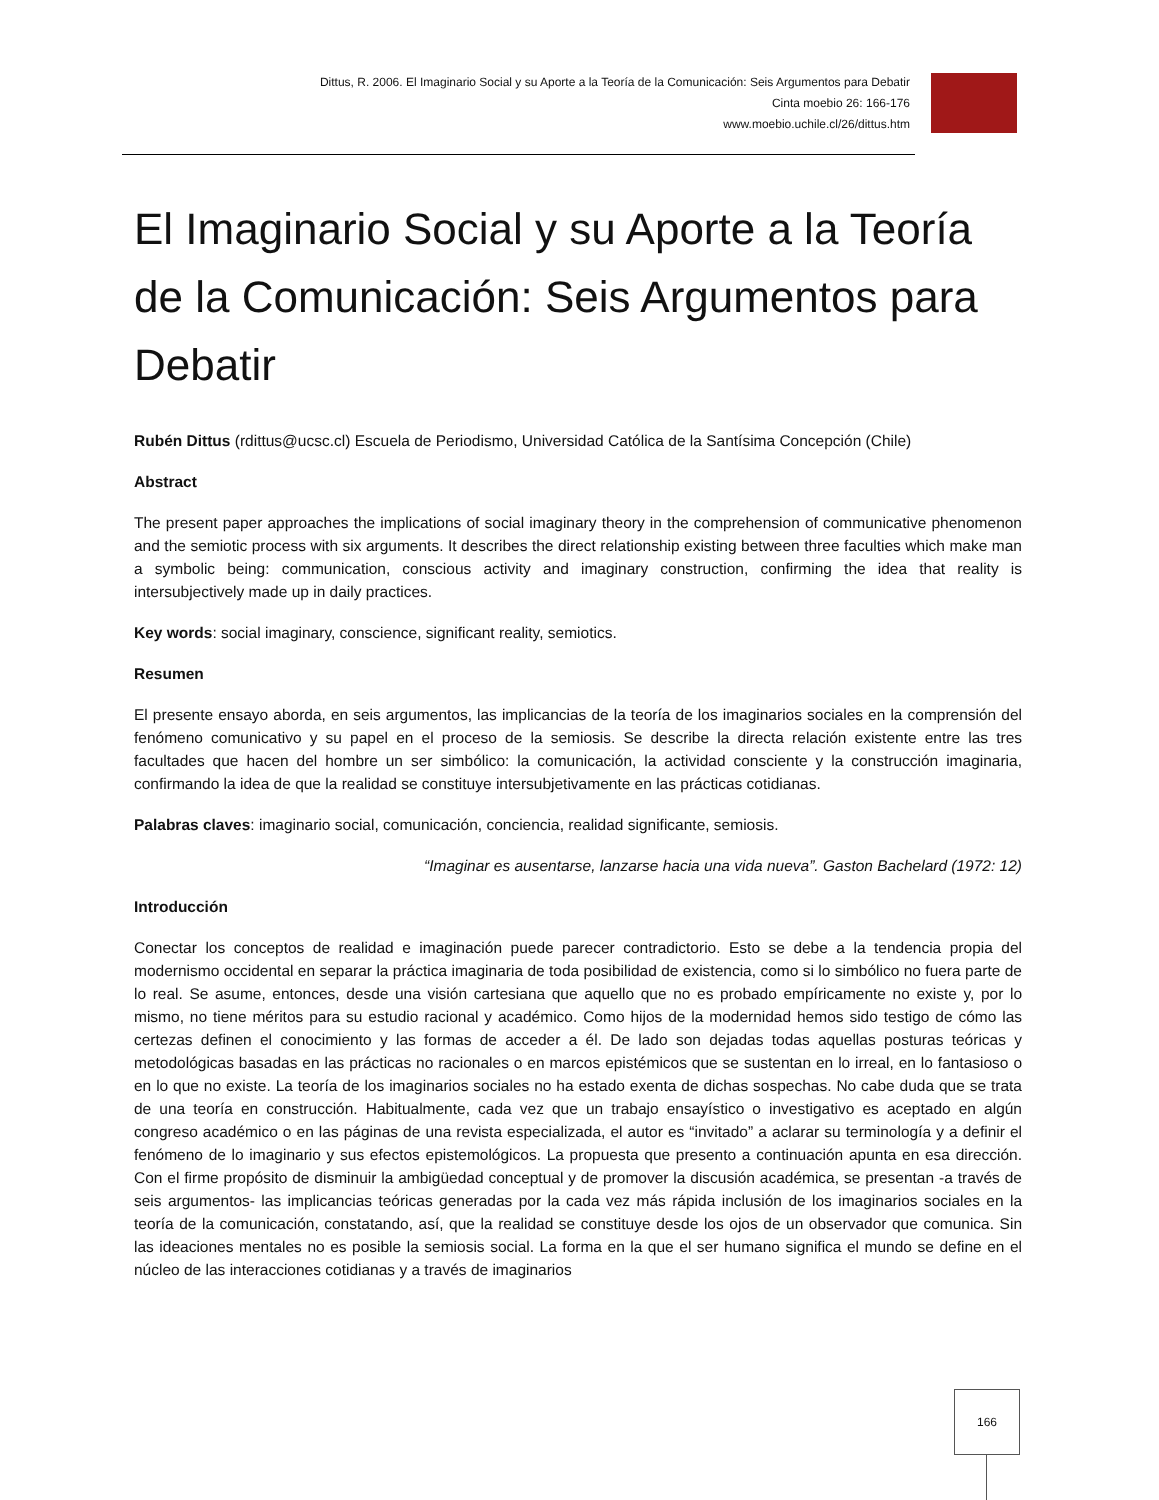Dittus, R. 2006. El Imaginario Social y su Aporte a la Teoría de la Comunicación: Seis Argumentos para Debatir
Cinta moebio 26: 166-176
www.moebio.uchile.cl/26/dittus.htm
El Imaginario Social y su Aporte a la Teoría de la Comunicación: Seis Argumentos para Debatir
Rubén Dittus (rdittus@ucsc.cl) Escuela de Periodismo, Universidad Católica de la Santísima Concepción (Chile)
Abstract
The present paper approaches the implications of social imaginary theory in the comprehension of communicative phenomenon and the semiotic process with six arguments. It describes the direct relationship existing between three faculties which make man a symbolic being: communication, conscious activity and imaginary construction, confirming the idea that reality is intersubjectively made up in daily practices.
Key words: social imaginary, conscience, significant reality, semiotics.
Resumen
El presente ensayo aborda, en seis argumentos, las implicancias de la teoría de los imaginarios sociales en la comprensión del fenómeno comunicativo y su papel en el proceso de la semiosis. Se describe la directa relación existente entre las tres facultades que hacen del hombre un ser simbólico: la comunicación, la actividad consciente y la construcción imaginaria, confirmando la idea de que la realidad se constituye intersubjetivamente en las prácticas cotidianas.
Palabras claves: imaginario social, comunicación, conciencia, realidad significante, semiosis.
“Imaginar es ausentarse, lanzarse hacia una vida nueva”. Gaston Bachelard (1972: 12)
Introducción
Conectar los conceptos de realidad e imaginación puede parecer contradictorio. Esto se debe a la tendencia propia del modernismo occidental en separar la práctica imaginaria de toda posibilidad de existencia, como si lo simbólico no fuera parte de lo real. Se asume, entonces, desde una visión cartesiana que aquello que no es probado empíricamente no existe y, por lo mismo, no tiene méritos para su estudio racional y académico. Como hijos de la modernidad hemos sido testigo de cómo las certezas definen el conocimiento y las formas de acceder a él. De lado son dejadas todas aquellas posturas teóricas y metodológicas basadas en las prácticas no racionales o en marcos epistémicos que se sustentan en lo irreal, en lo fantasioso o en lo que no existe. La teoría de los imaginarios sociales no ha estado exenta de dichas sospechas. No cabe duda que se trata de una teoría en construcción. Habitualmente, cada vez que un trabajo ensayístico o investigativo es aceptado en algún congreso académico o en las páginas de una revista especializada, el autor es “invitado” a aclarar su terminología y a definir el fenómeno de lo imaginario y sus efectos epistemológicos. La propuesta que presento a continuación apunta en esa dirección. Con el firme propósito de disminuir la ambigüedad conceptual y de promover la discusión académica, se presentan -a través de seis argumentos- las implicancias teóricas generadas por la cada vez más rápida inclusión de los imaginarios sociales en la teoría de la comunicación, constatando, así, que la realidad se constituye desde los ojos de un observador que comunica. Sin las ideaciones mentales no es posible la semiosis social. La forma en la que el ser humano significa el mundo se define en el núcleo de las interacciones cotidianas y a través de imaginarios
166